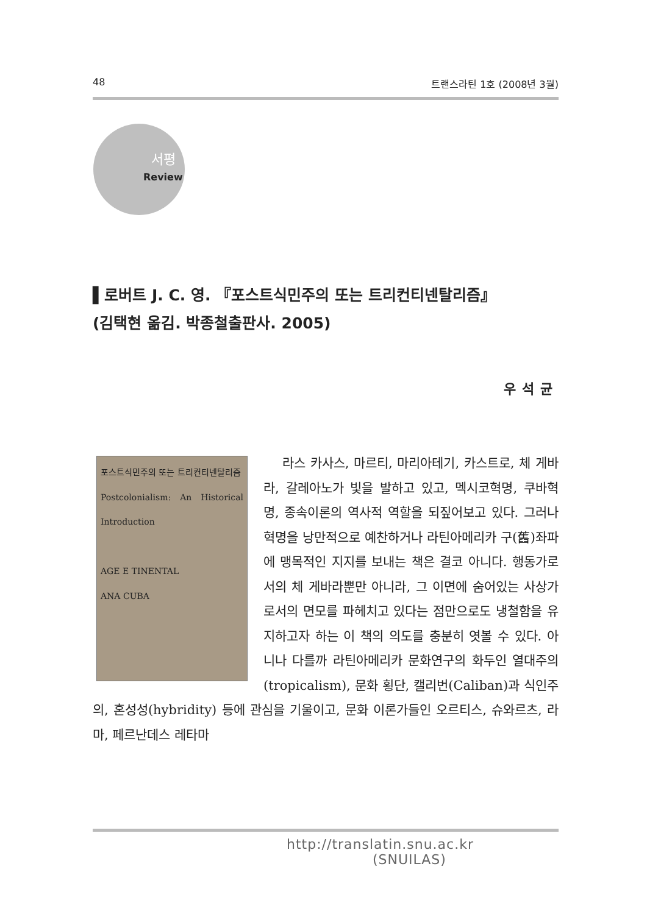48 트랜스라틴 1호 (2008년 3월)
서평
Review
▌로버트 J. C. 영. 『포스트식민주의 또는 트리컨티넨탈리즘』
(김택현 옮김. 박종철출판사. 2005)
우석균
포스트식민주의 또는 트리컨티넨탈리즘
Postcolonialism: An Historical Introduction
AGE E TINENTAL
ANA CUBA
라스 카사스, 마르티, 마리아테기, 카스트로, 체 게바라, 갈레아노가 빛을 발하고 있고, 멕시코혁명, 쿠바혁명, 종속이론의 역사적 역할을 되짚어보고 있다. 그러나 혁명을 낭만적으로 예찬하거나 라틴아메리카 구(舊)좌파에 맹목적인 지지를 보내는 책은 결코 아니다. 행동가로서의 체 게바라뿐만 아니라, 그 이면에 숨어있는 사상가로서의 면모를 파헤치고 있다는 점만으로도 냉철함을 유지하고자 하는 이 책의 의도를 충분히 엿볼 수 있다. 아니나 다를까 라틴아메리카 문화연구의 화두인 열대주의(tropicalism), 문화 횡단, 캘리번(Caliban)과 식인주의, 혼성성(hybridity) 등에 관심을 기울이고, 문화 이론가들인 오르티스, 슈와르츠, 라마, 페르난데스 레타마
http://translatin.snu.ac.kr
(SNUILAS)